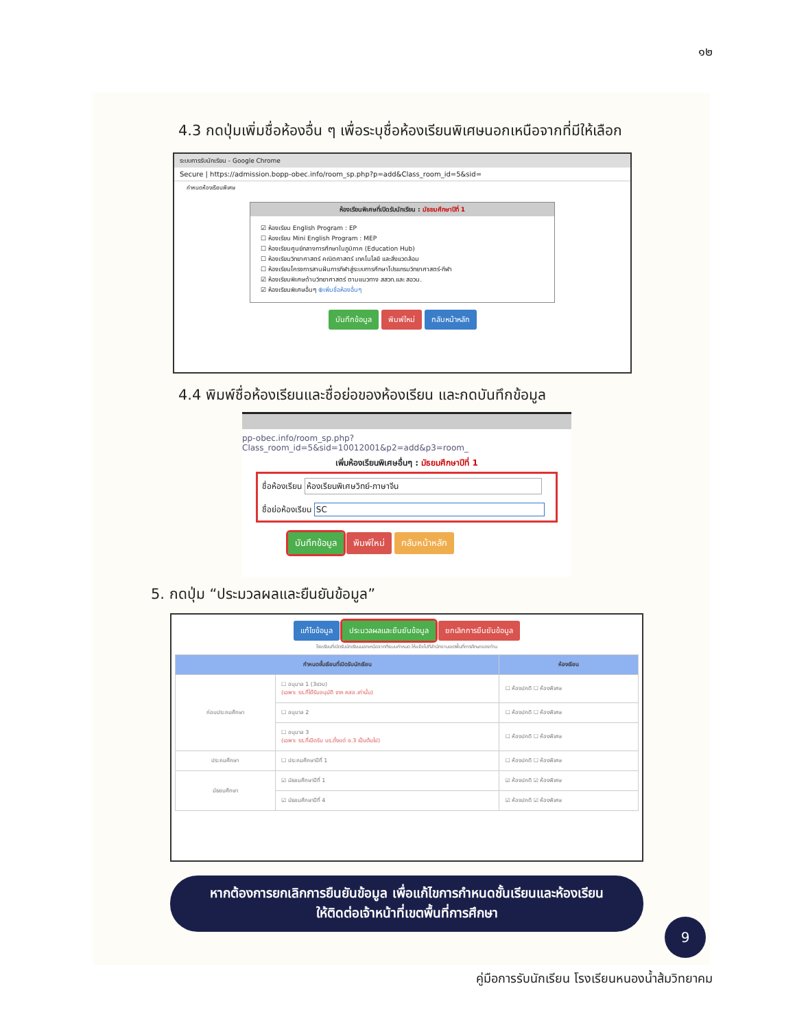๑๒
4.3 กดปุ่มเพิ่มชื่อห้องอื่น ๆ เพื่อระบุชื่อห้องเรียนพิเศษนอกเหนือจากที่มีให้เลือก
ระบบการรับนักเรียน - Google Chrome
Secure | https://admission.bopp-obec.info/room_sp.php?p=add&Class_room_id=5&sid=
กำหนดห้องเรียนพิเศษ
ห้องเรียนพิเศษที่เปิดรับนักเรียน : มัธยมศึกษาปีที่ 1
☑ ห้องเรียน English Program : EP
☐ ห้องเรียน Mini English Program : MEP
☐ ห้องเรียนศูนย์กลางการศึกษาในภูมิภาค (Education Hub)
☐ ห้องเรียนวิทยาศาสตร์ คณิตศาสตร์ เทคโนโลยี และสิ่งแวดล้อม
☐ ห้องเรียนโครงการสานฝันการกีฬาสู่ระบบการศึกษาโปรแกรมวิทยาศาสตร์-กีฬา
☑ ห้องเรียนพิเศษด้านวิทยาศาสตร์ ตามแนวทาง สสวท.และ สอวน.
☑ ห้องเรียนพิเศษอื่นๆ ⊕เพิ่มชื่อห้องอื่นๆ
บันทึกข้อมูล พิมพ์ใหม่ กลับหน้าหลัก
4.4 พิมพ์ชื่อห้องเรียนและชื่อย่อของห้องเรียน และกดบันทึกข้อมูล
pp-obec.info/room_sp.php?Class_room_id=5&sid=10012001&p2=add&p3=room_
เพิ่มห้องเรียนพิเศษอื่นๆ : มัธยมศึกษาปีที่ 1
ชื่อห้องเรียน ห้องเรียนพิเศษวิทย์-ภาษาจีน
ชื่อย่อห้องเรียน SC
บันทึกข้อมูล พิมพ์ใหม่ กลับหน้าหลัก
5. กดปุ่ม “ประมวลผลและยืนยันข้อมูล”
แก้ไขข้อมูล ประมวลผลและยืนยันข้อมูล ยกเลิกการยืนยันข้อมูล
โรงเรียนที่เปิดรับนักเรียนนอกเหนือจากที่ระบบกำหนด ให้แจ้งไปที่สำนักงานเขตพื้นที่การศึกษาของท่าน
| กำหนดชั้นเรียนที่เปิดรับนักเรียน | | ห้องเรียน |
| --- | --- | --- |
| ก่อนประถมศึกษา | ☐ อนุบาล 1 (3ขวบ) (เฉพาะ รร.ที่ได้รับอนุมัติ จาก คสอ.เท่านั้น) | ☐ ห้องปกติ ☐ ห้องพิเศษ |
| | ☐ อนุบาล 2 | ☐ ห้องปกติ ☐ ห้องพิเศษ |
| | ☐ อนุบาล 3 (เฉพาะ รร.ที่เปิดรับ นร.ตั้งแต่ อ.3 เป็นต้นไป) | ☐ ห้องปกติ ☐ ห้องพิเศษ |
| ประถมศึกษา | ☐ ประถมศึกษาปีที่ 1 | ☐ ห้องปกติ ☐ ห้องพิเศษ |
| มัธยมศึกษา | ☑ มัธยมศึกษาปีที่ 1 | ☑ ห้องปกติ ☑ ห้องพิเศษ |
| | ☑ มัธยมศึกษาปีที่ 4 | ☑ ห้องปกติ ☑ ห้องพิเศษ |
หากต้องการยกเลิกการยืนยันข้อมูล เพื่อแก้ไขการกำหนดชั้นเรียนและห้องเรียน
ให้ติดต่อเจ้าหน้าที่เขตพื้นที่การศึกษา
9
คู่มือการรับนักเรียน โรงเรียนหนองน้ำส้มวิทยาคม